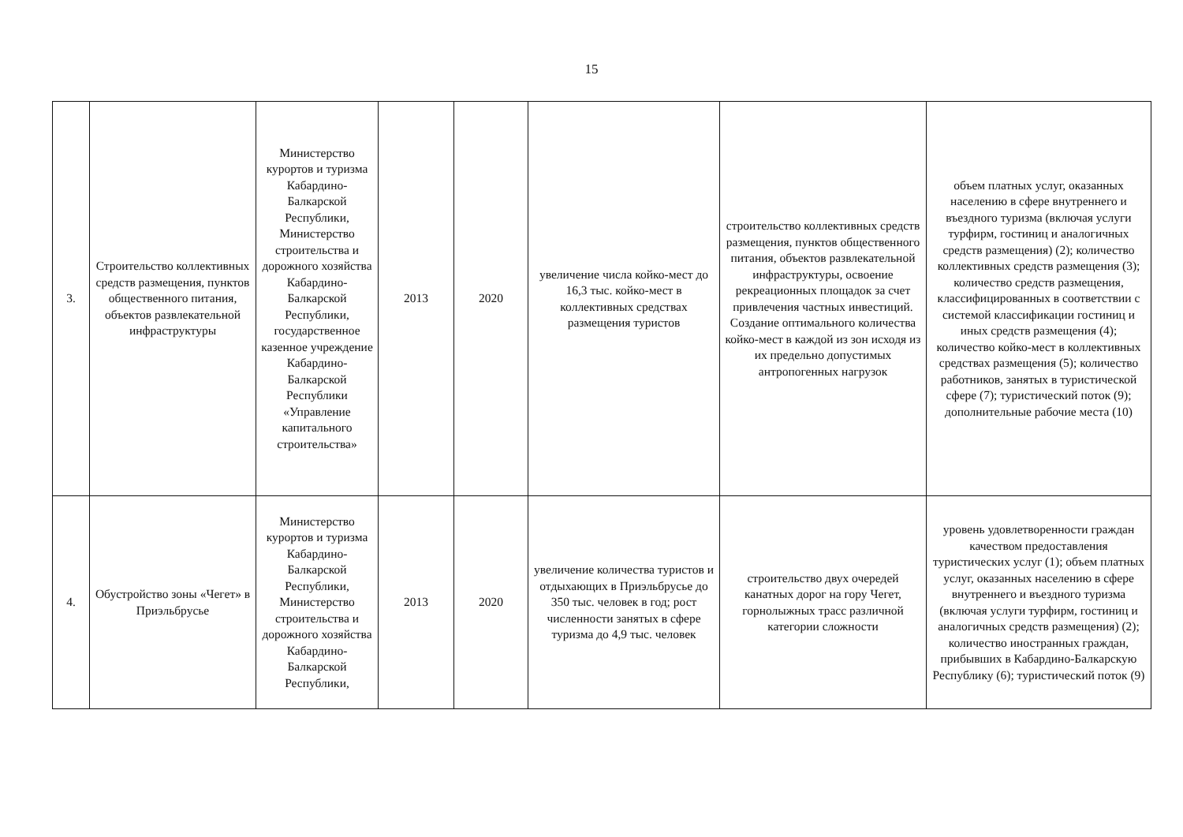15
| 3. | Строительство коллективных средств размещения, пунктов общественного питания, объектов развлекательной инфраструктуры | Министерство курортов и туризма Кабардино-Балкарской Республики, Министерство строительства и дорожного хозяйства Кабардино-Балкарской Республики, государственное казенное учреждение Кабардино-Балкарской Республики «Управление капитального строительства» | 2013 | 2020 | увеличение числа койко-мест до 16,3 тыс. койко-мест в коллективных средствах размещения туристов | строительство коллективных средств размещения, пунктов общественного питания, объектов развлекательной инфраструктуры, освоение рекреационных площадок за счет привлечения частных инвестиций. Создание оптимального количества койко-мест в каждой из зон исходя из их предельно допустимых антропогенных нагрузок | объем платных услуг, оказанных населению в сфере внутреннего и въездного туризма (включая услуги турфирм, гостиниц и аналогичных средств размещения) (2); количество коллективных средств размещения (3); количество средств размещения, классифицированных в соответствии с системой классификации гостиниц и иных средств размещения (4); количество койко-мест в коллективных средствах размещения (5); количество работников, занятых в туристической сфере (7); туристический поток (9); дополнительные рабочие места (10) |
| 4. | Обустройство зоны «Чегет» в Приэльбрусье | Министерство курортов и туризма Кабардино-Балкарской Республики, Министерство строительства и дорожного хозяйства Кабардино-Балкарской Республики, | 2013 | 2020 | увеличение количества туристов и отдыхающих в Приэльбрусье до 350 тыс. человек в год; рост численности занятых в сфере туризма до 4,9 тыс. человек | строительство двух очередей канатных дорог на гору Чегет, горнолыжных трасс различной категории сложности | уровень удовлетворенности граждан качеством предоставления туристических услуг (1); объем платных услуг, оказанных населению в сфере внутреннего и въездного туризма (включая услуги турфирм, гостиниц и аналогичных средств размещения) (2); количество иностранных граждан, прибывших в Кабардино-Балкарскую Республику (6); туристический поток (9) |